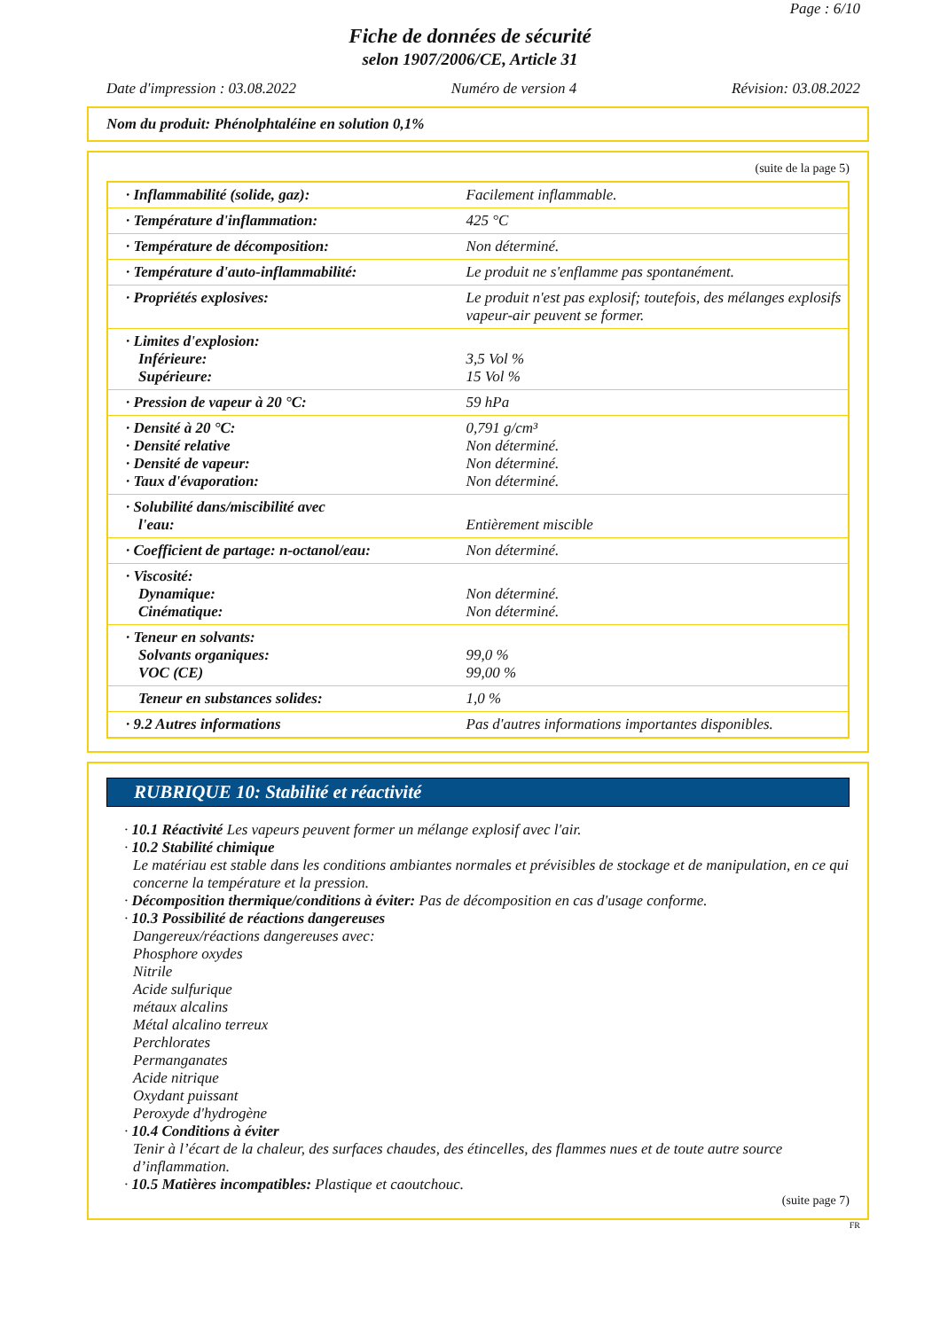Page : 6/10
Fiche de données de sécurité
selon 1907/2006/CE, Article 31
Date d'impression : 03.08.2022 Numéro de version 4 Révision: 03.08.2022
Nom du produit: Phénolphtaléine en solution 0,1%
(suite de la page 5)
| · Inflammabilité (solide, gaz): | Facilement inflammable. |
| · Température d'inflammation: | 425 °C |
| · Température de décomposition: | Non déterminé. |
| · Température d'auto-inflammabilité: | Le produit ne s'enflamme pas spontanément. |
| · Propriétés explosives: | Le produit n'est pas explosif; toutefois, des mélanges explosifs vapeur-air peuvent se former. |
| · Limites d'explosion: Inférieure: Supérieure: | 3,5 Vol % 15 Vol % |
| · Pression de vapeur à 20 °C: | 59 hPa |
| · Densité à 20 °C: · Densité relative · Densité de vapeur: · Taux d'évaporation: | 0,791 g/cm³ Non déterminé. Non déterminé. Non déterminé. |
| · Solubilité dans/miscibilité avec l'eau: | Entièrement miscible |
| · Coefficient de partage: n-octanol/eau: | Non déterminé. |
| · Viscosité: Dynamique: Cinématique: | Non déterminé. Non déterminé. |
| · Teneur en solvants: Solvants organiques: VOC (CE) | 99,0 % 99,00 % |
| Teneur en substances solides: | 1,0 % |
| · 9.2 Autres informations | Pas d'autres informations importantes disponibles. |
RUBRIQUE 10: Stabilité et réactivité
· 10.1 Réactivité Les vapeurs peuvent former un mélange explosif avec l'air.
· 10.2 Stabilité chimique
Le matériau est stable dans les conditions ambiantes normales et prévisibles de stockage et de manipulation, en ce qui concerne la température et la pression.
· Décomposition thermique/conditions à éviter: Pas de décomposition en cas d'usage conforme.
· 10.3 Possibilité de réactions dangereuses
Dangereux/réactions dangereuses avec:
Phosphore oxydes
Nitrile
Acide sulfurique
métaux alcalins
Métal alcalino terreux
Perchlorates
Permanganates
Acide nitrique
Oxydant puissant
Peroxyde d'hydrogène
· 10.4 Conditions à éviter
Tenir à l’écart de la chaleur, des surfaces chaudes, des étincelles, des flammes nues et de toute autre source d’inflammation.
· 10.5 Matières incompatibles: Plastique et caoutchouc.
(suite page 7)
FR